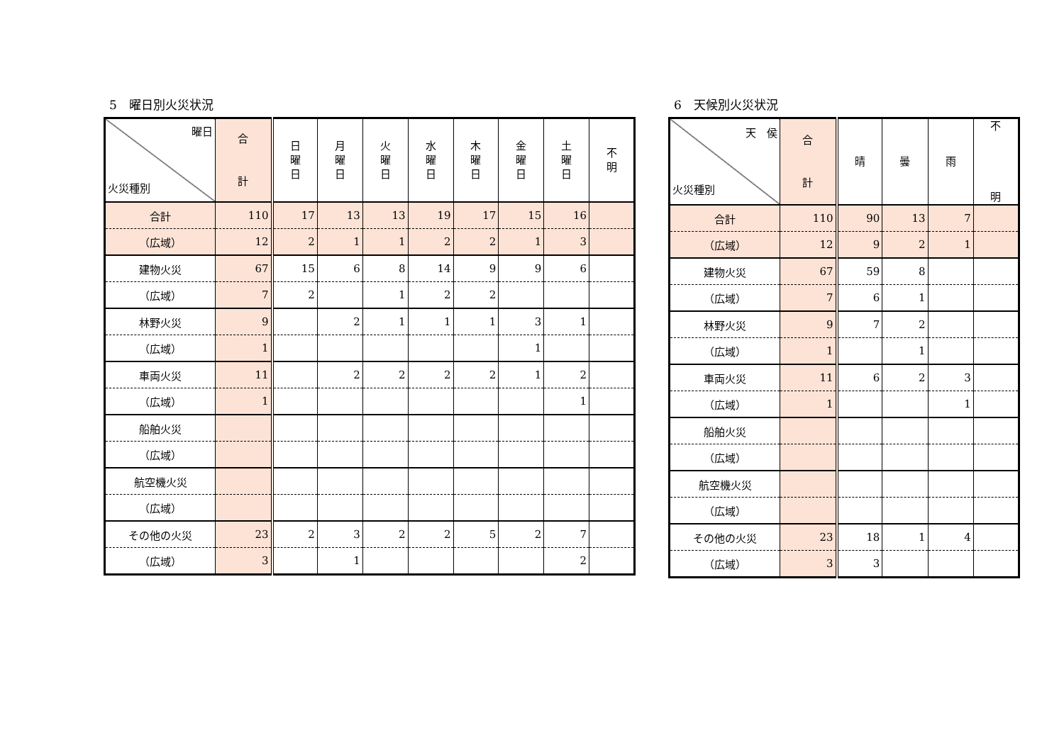5　曜日別火災状況
| 曜日 火災種別 | 合 計 | 日 曜 日 | 月 曜 日 | 火 曜 日 | 水 曜 日 | 木 曜 日 | 金 曜 日 | 土 曜 日 | 不 明 |
| --- | --- | --- | --- | --- | --- | --- | --- | --- | --- |
| 合計 | 110 | 17 | 13 | 13 | 19 | 17 | 15 | 16 | |
| （広域） | 12 | 2 | 1 | 1 | 2 | 2 | 1 | 3 | |
| 建物火災 | 67 | 15 | 6 | 8 | 14 | 9 | 9 | 6 | |
| （広域） | 7 | 2 | | 1 | 2 | 2 | | | |
| 林野火災 | 9 | | 2 | 1 | 1 | 1 | 3 | 1 | |
| （広域） | 1 | | | | | | 1 | | |
| 車両火災 | 11 | | 2 | 2 | 2 | 2 | 1 | 2 | |
| （広域） | 1 | | | | | | | 1 | |
| 船舶火災 | | | | | | | | | |
| （広域） | | | | | | | | | |
| 航空機火災 | | | | | | | | | |
| （広域） | | | | | | | | | |
| その他の火災 | 23 | 2 | 3 | 2 | 2 | 5 | 2 | 7 | |
| （広域） | 3 | | 1 | | | | | 2 | |
6　天候別火災状況
| 天 侯 火災種別 | 合 計 | 晴 | 曇 | 雨 | 不 明 |
| --- | --- | --- | --- | --- | --- |
| 合計 | 110 | 90 | 13 | 7 | |
| （広域） | 12 | 9 | 2 | 1 | |
| 建物火災 | 67 | 59 | 8 | | |
| （広域） | 7 | 6 | 1 | | |
| 林野火災 | 9 | 7 | 2 | | |
| （広域） | 1 | | 1 | | |
| 車両火災 | 11 | 6 | 2 | 3 | |
| （広域） | 1 | | | 1 | |
| 船舶火災 | | | | | |
| （広域） | | | | | |
| 航空機火災 | | | | | |
| （広域） | | | | | |
| その他の火災 | 23 | 18 | 1 | 4 | |
| （広域） | 3 | 3 | | | |